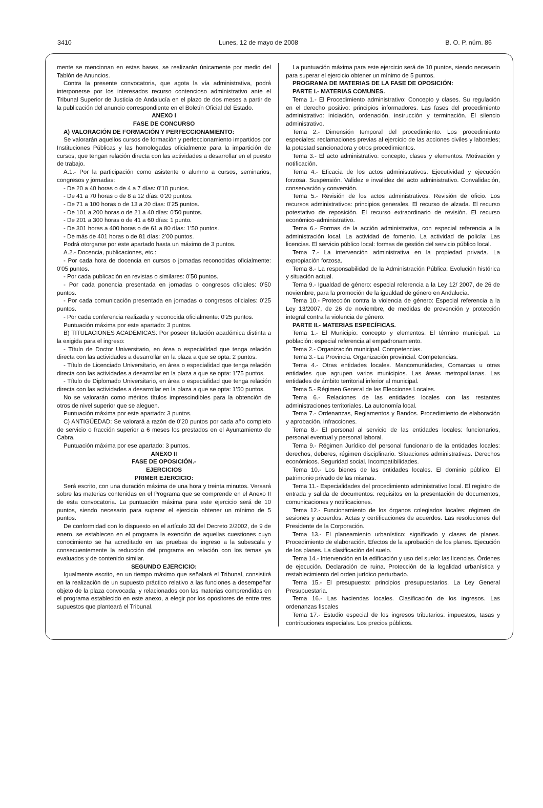3410 Lunes, 12 de mayo de 2008 B. O. P. núm. 86
mente se mencionan en estas bases, se realizarán únicamente por medio del Tablón de Anuncios.
Contra la presente convocatoria, que agota la vía administrativa, podrá interponerse por los interesados recurso contencioso administrativo ante el Tribunal Superior de Justicia de Andalucía en el plazo de dos meses a partir de la publicación del anuncio correspondiente en el Boletín Oficial del Estado.
ANEXO I
FASE DE CONCURSO
A) VALORACIÓN DE FORMACIÓN Y PERFECCIONAMIENTO:
Se valorarán aquellos cursos de formación y perfeccionamiento impartidos por Instituciones Públicas y las homologadas oficialmente para la impartición de cursos, que tengan relación directa con las actividades a desarrollar en el puesto de trabajo.
A.1.- Por la participación como asistente o alumno a cursos, seminarios, congresos y jornadas:
- De 20 a 40 horas o de 4 a 7 días: 0’10 puntos.
- De 41 a 70 horas o de 8 a 12 días: 0’20 puntos.
- De 71 a 100 horas o de 13 a 20 días: 0’25 puntos.
- De 101 a 200 horas o de 21 a 40 días: 0’50 puntos.
- De 201 a 300 horas o de 41 a 60 días: 1 punto.
- De 301 horas a 400 horas o de 61 a 80 días: 1’50 puntos.
- De más de 401 horas o de 81 días: 2’00 puntos.
Podrá otorgarse por este apartado hasta un máximo de 3 puntos.
A.2.- Docencia, publicaciones, etc.:
- Por cada hora de docencia en cursos o jornadas reconocidas oficialmente: 0’05 puntos.
- Por cada publicación en revistas o similares: 0’50 puntos.
- Por cada ponencia presentada en jornadas o congresos oficiales: 0’50 puntos.
- Por cada comunicación presentada en jornadas o congresos oficiales: 0’25 puntos.
- Por cada conferencia realizada y reconocida oficialmente: 0’25 puntos.
Puntuación máxima por este apartado: 3 puntos.
B) TITULACIONES ACADÉMICAS: Por poseer titulación académica distinta a la exigida para el ingreso:
- Título de Doctor Universitario, en área o especialidad que tenga relación directa con las actividades a desarrollar en la plaza a que se opta: 2 puntos.
- Título de Licenciado Universitario, en área o especialidad que tenga relación directa con las actividades a desarrollar en la plaza a que se opta: 1’75 puntos.
- Título de Diplomado Universitario, en área o especialidad que tenga relación directa con las actividades a desarrollar en la plaza a que se opta: 1’50 puntos.
No se valorarán como méritos títulos imprescindibles para la obtención de otros de nivel superior que se aleguen.
Puntuación máxima por este apartado: 3 puntos.
C) ANTIGÜEDAD: Se valorará a razón de 0’20 puntos por cada año completo de servicio o fracción superior a 6 meses los prestados en el Ayuntamiento de Cabra.
Puntuación máxima por ese apartado: 3 puntos.
ANEXO II
FASE DE OPOSICIÓN.-
EJERCICIOS
PRIMER EJERCICIO:
Será escrito, con una duración máxima de una hora y treinta minutos. Versará sobre las materias contenidas en el Programa que se comprende en el Anexo II de esta convocatoria. La puntuación máxima para este ejercicio será de 10 puntos, siendo necesario para superar el ejercicio obtener un mínimo de 5 puntos.
De conformidad con lo dispuesto en el artículo 33 del Decreto 2/2002, de 9 de enero, se establecen en el programa la exención de aquellas cuestiones cuyo conocimiento se ha acreditado en las pruebas de ingreso a la subescala y consecuentemente la reducción del programa en relación con los temas ya evaluados y de contenido similar.
SEGUNDO EJERCICIO:
Igualmente escrito, en un tiempo máximo que señalará el Tribunal, consistirá en la realización de un supuesto práctico relativo a las funciones a desempeñar objeto de la plaza convocada, y relacionados con las materias comprendidas en el programa establecido en este anexo, a elegir por los opositores de entre tres supuestos que planteará el Tribunal.
La puntuación máxima para este ejercicio será de 10 puntos, siendo necesario para superar el ejercicio obtener un mínimo de 5 puntos.
PROGRAMA DE MATERIAS DE LA FASE DE OPOSICIÓN:
PARTE I.- MATERIAS COMUNES.
Tema 1.- El Procedimiento administrativo: Concepto y clases. Su regulación en el derecho positivo: principios informadores. Las fases del procedimiento administrativo: iniciación, ordenación, instrucción y terminación. El silencio administrativo.
Tema 2.- Dimensión temporal del procedimiento. Los procedimiento especiales: reclamaciones previas al ejercicio de las acciones civiles y laborales; la potestad sancionadora y otros procedimientos.
Tema 3.- El acto administrativo: concepto, clases y elementos. Motivación y notificación.
Tema 4.- Eficacia de los actos administrativos. Ejecutividad y ejecución forzosa. Suspensión. Validez e invalidez del acto administrativo. Convalidación, conservación y conversión.
Tema 5.- Revisión de los actos administrativos. Revisión de oficio. Los recursos administrativos: principios generales. El recurso de alzada. El recurso potestativo de reposición. El recurso extraordinario de revisión. El recurso económico-administrativo.
Tema 6.- Formas de la acción administrativa, con especial referencia a la administración local. La actividad de fomento. La actividad de policía: Las licencias. El servicio público local: formas de gestión del servicio público local.
Tema 7.- La intervención administrativa en la propiedad privada. La expropiación forzosa.
Tema 8.- La responsabilidad de la Administración Pública: Evolución histórica y situación actual.
Tema 9.- Igualdad de género: especial referencia a la Ley 12/ 2007, de 26 de noviembre, para la promoción de la igualdad de género en Andalucía.
Tema 10.- Protección contra la violencia de género: Especial referencia a la Ley 13/2007, de 26 de noviembre, de medidas de prevención y protección integral contra la violencia de género.
PARTE II.- MATERIAS ESPECÍFICAS.
Tema 1.- El Municipio: concepto y elementos. El término municipal. La población: especial referencia al empadronamiento.
Tema 2.- Organización municipal. Competencias.
Tema 3.- La Provincia. Organización provincial. Competencias.
Tema 4.- Otras entidades locales. Mancomunidades, Comarcas u otras entidades que agrupen varios municipios. Las áreas metropolitanas. Las entidades de ámbito territorial inferior al municipal.
Tema 5.- Régimen General de las Elecciones Locales.
Tema 6.- Relaciones de las entidades locales con las restantes administraciones territoriales. La autonomía local.
Tema 7.- Ordenanzas, Reglamentos y Bandos. Procedimiento de elaboración y aprobación. Infracciones.
Tema 8.- El personal al servicio de las entidades locales: funcionarios, personal eventual y personal laboral.
Tema 9.- Régimen Jurídico del personal funcionario de la entidades locales: derechos, deberes, régimen disciplinario. Situaciones administrativas. Derechos económicos. Seguridad social. Incompatibilidades.
Tema 10.- Los bienes de las entidades locales. El dominio público. El patrimonio privado de las mismas.
Tema 11.- Especialidades del procedimiento administrativo local. El registro de entrada y salida de documentos: requisitos en la presentación de documentos, comunicaciones y notificaciones.
Tema 12.- Funcionamiento de los órganos colegiados locales: régimen de sesiones y acuerdos. Actas y certificaciones de acuerdos. Las resoluciones del Presidente de la Corporación.
Tema 13.- El planeamiento urbanístico: significado y clases de planes. Procedimiento de elaboración. Efectos de la aprobación de los planes. Ejecución de los planes. La clasificación del suelo.
Tema 14.- Intervención en la edificación y uso del suelo: las licencias. Órdenes de ejecución. Declaración de ruina. Protección de la legalidad urbanística y restablecimiento del orden jurídico perturbado.
Tema 15.- El presupuesto: principios presupuestarios. La Ley General Presupuestaria.
Tema 16.- Las haciendas locales. Clasificación de los ingresos. Las ordenanzas fiscales
Tema 17.- Estudio especial de los ingresos tributarios: impuestos, tasas y contribuciones especiales. Los precios públicos.